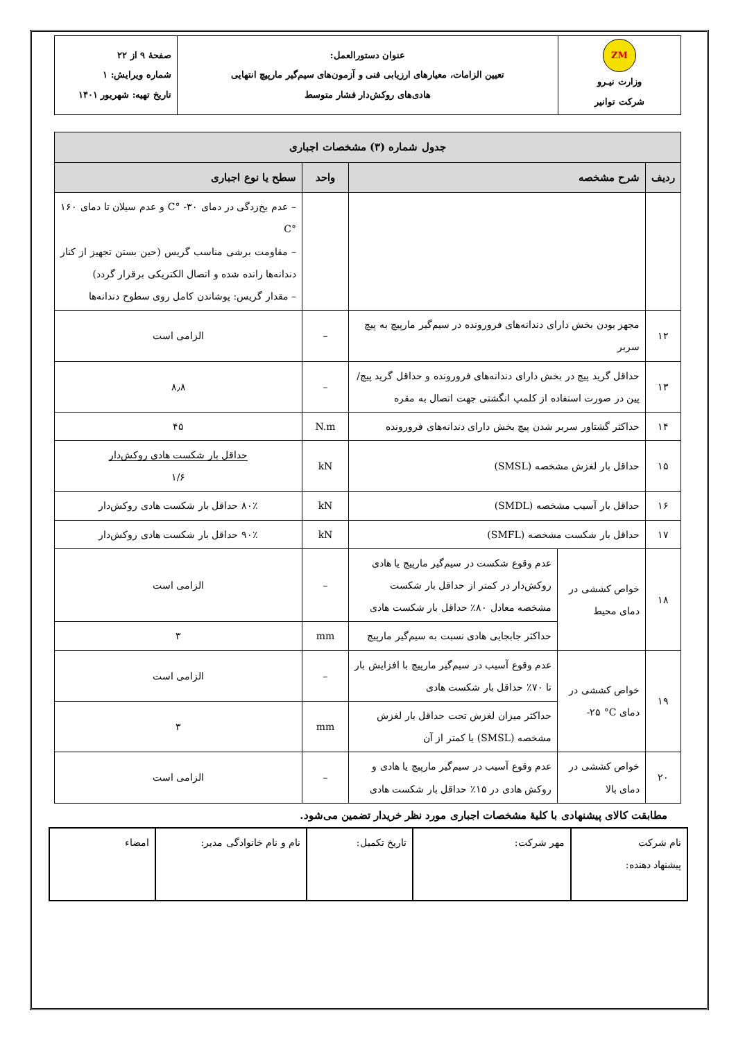| ZM وزارت نیـرو شرکت توانیر | عنوان دستورالعمل: تعیین الزامات، معیارهای ارزیابی فنی و آزمون‌های سیم‌گیر مارپیچ انتهایی هادی‌های روکش‌دار فشار متوسط | صفحهٔ ۹ از ۲۲ شماره ویرایش: ۱ تاریخ تهیه: شهریور ۱۴۰۱ |
| جدول شماره (۳) مشخصات اجباری | | | | |
| --- | --- | --- | --- | --- |
| ردیف | شرح مشخصه | | واحد | سطح یا نوع اجباری |
| | | | | – عدم یخ‌زدگی در دمای ۳۰- °C و عدم سیلان تا دمای ۱۶۰ °C – مقاومت برشی مناسب گریس (حین بستن تجهیز از کنار دندانه‌ها رانده شده و اتصال الکتریکی برقرار گردد) – مقدار گریس: پوشاندن کامل روی سطوح دندانه‌ها |
| ۱۲ | مجهز بودن بخش دارای دندانه‌های فرورونده در سیم‌گیر مارپیچ به پیچ سربر | | – | الزامی است |
| ۱۳ | حداقل گرید پیچ در بخش دارای دندانه‌های فرورونده و حداقل گرید پیچ/پین در صورت استفاده از کلمپ انگشتی جهت اتصال به مقره | | – | ۸٫۸ |
| ۱۴ | حداکثر گشتاور سربر شدن پیچ بخش دارای دندانه‌های فرورونده | | N.m | ۴۵ |
| ۱۵ | حداقل بار لغزش مشخصه (SMSL) | | kN | حداقل بار شکست هادی روکش‌دار ۱/۶ |
| ۱۶ | حداقل بار آسیب مشخصه (SMDL) | | kN | ۸۰٪ حداقل بار شکست هادی روکش‌دار |
| ۱۷ | حداقل بار شکست مشخصه (SMFL) | | kN | ۹۰٪ حداقل بار شکست هادی روکش‌دار |
| ۱۸ | خواص کششی در دمای محیط | عدم وقوع شکست در سیم‌گیر مارپیچ یا هادی روکش‌دار در کمتر از حداقل بار شکست مشخصه معادل ۸۰٪ حداقل بار شکست هادی | – | الزامی است |
| | | حداکثر جابجایی هادی نسبت به سیم‌گیر مارپیچ | mm | ۳ |
| ۱۹ | خواص کششی در دمای ‎-۲۵ °C | عدم وقوع آسیب در سیم‌گیر مارپیچ با افزایش بار تا ۷۰٪ حداقل بار شکست هادی | – | الزامی است |
| | | حداکثر میزان لغزش تحت حداقل بار لغزش مشخصه (SMSL) یا کمتر از آن | mm | ۳ |
| ۲۰ | خواص کششی در دمای بالا | عدم وقوع آسیب در سیم‌گیر مارپیچ یا هادی و روکش هادی در ۱۵٪ حداقل بار شکست هادی | – | الزامی است |
مطابقت کالای پیشنهادی با کلیهٔ مشخصات اجباری مورد نظر خریدار تضمین می‌شود.
| نام شرکت پیشنهاد دهنده: | مهر شرکت: | تاریخ تکمیل: | نام و نام خانوادگی مدیر: | امضاء |